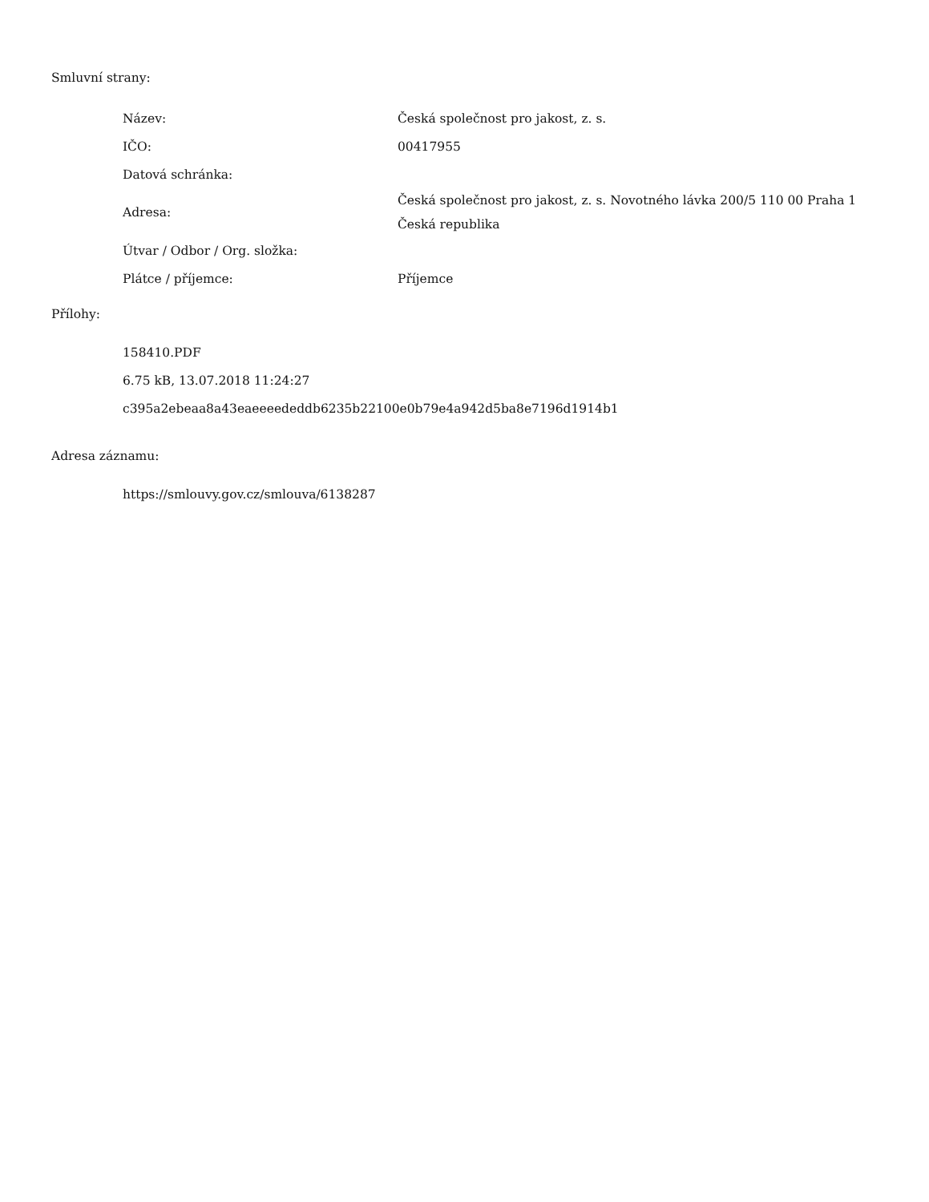Smluvní strany:
| Název: | Česká společnost pro jakost, z. s. |
| IČO: | 00417955 |
| Datová schránka: | |
| Adresa: | Česká společnost pro jakost, z. s. Novotného lávka 200/5 110 00 Praha 1 Česká republika |
| Útvar / Odbor / Org. složka: | |
| Plátce / příjemce: | Příjemce |
Přílohy:
158410.PDF
6.75 kB, 13.07.2018 11:24:27
c395a2ebeaa8a43eaeeeededdb6235b22100e0b79e4a942d5ba8e7196d1914b1
Adresa záznamu:
https://smlouvy.gov.cz/smlouva/6138287